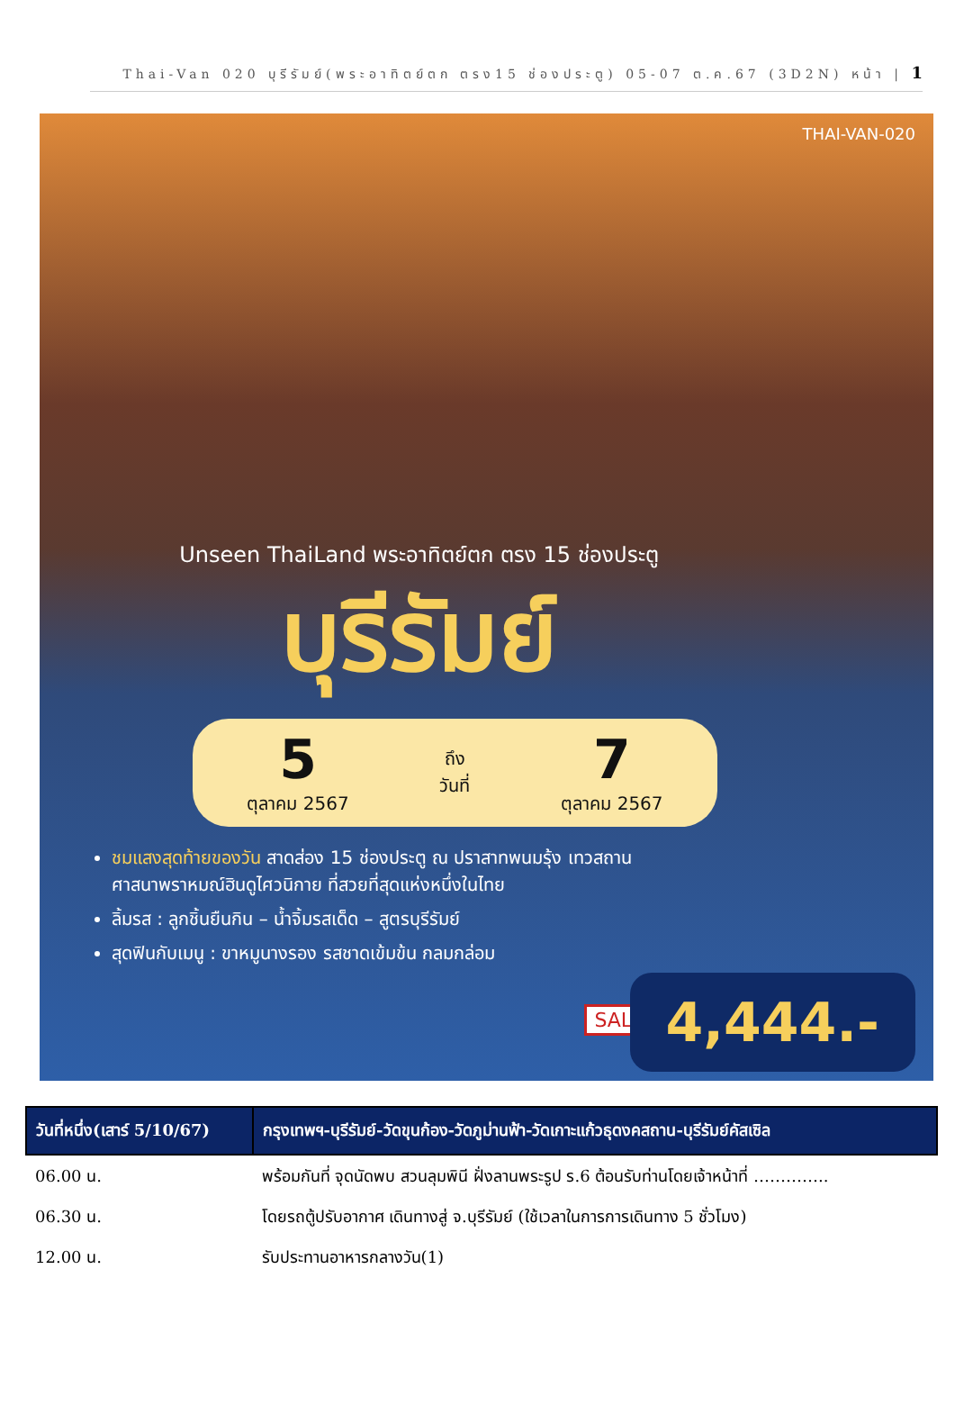Thai-Van 020 บุรีรัมย์(พระอาทิตย์ตก ตรง15 ช่องประตู) 05-07 ต.ค.67 (3D2N) หน้า | 1
THAI-VAN-020
Unseen ThaiLand พระอาทิตย์ตก ตรง 15 ช่องประตู
บุรีรัมย์
5
ตุลาคม 2567
ถึง
วันที่
7
ตุลาคม 2567
ชมแสงสุดท้ายของวัน สาดส่อง 15 ช่องประตู ณ ปราสาทพนมรุ้ง เทวสถานศาสนาพราหมณ์ฮินดูไศวนิกาย ที่สวยที่สุดแห่งหนึ่งในไทย
ลิ้มรส : ลูกชิ้นยืนกิน – น้ำจิ้มรสเด็ด – สูตรบุรีรัมย์
สุดฟินกับเมนู : ขาหมูนางรอง รสชาดเข้มข้น กลมกล่อม
SALE 4,444.-
| วันที่หนึ่ง(เสาร์ 5/10/67) | กรุงเทพฯ-บุรีรัมย์-วัดขุนก้อง-วัดภูม่านฟ้า-วัดเกาะแก้วธุดงคสถาน-บุรีรัมย์คัสเซิล |
| --- | --- |
| 06.00 น. | พร้อมกันที่ จุดนัดพบ สวนลุมพินี ฝั่งลานพระรูป ร.6 ต้อนรับท่านโดยเจ้าหน้าที่ ………….. |
| 06.30 น. | โดยรถตู้ปรับอากาศ เดินทางสู่ จ.บุรีรัมย์ (ใช้เวลาในการการเดินทาง 5 ชั่วโมง) |
| 12.00 น. | รับประทานอาหารกลางวัน(1) |